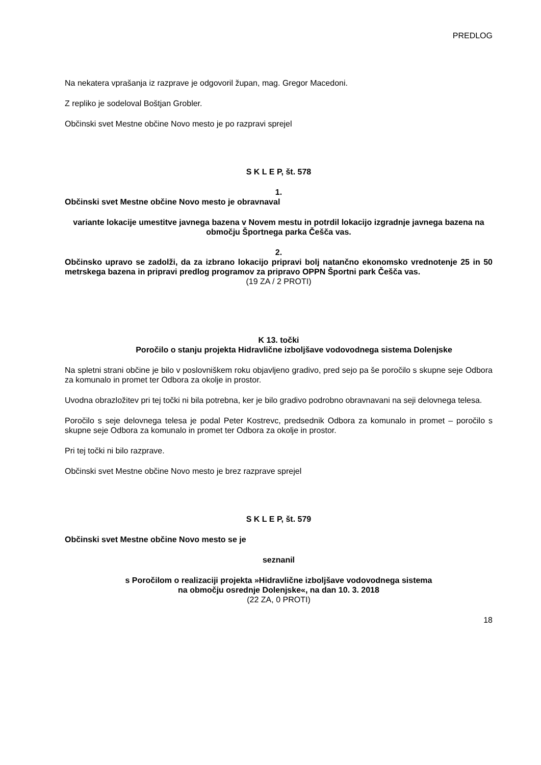PREDLOG
Na nekatera vprašanja iz razprave je odgovoril župan, mag. Gregor Macedoni.
Z repliko je sodeloval Boštjan Grobler.
Občinski svet Mestne občine Novo mesto je po razpravi sprejel
S K L E P, št. 578
1.
Občinski svet Mestne občine Novo mesto je obravnaval
variante lokacije umestitve javnega bazena v Novem mestu in potrdil lokacijo izgradnje javnega bazena na območju Športnega parka Češča vas.
2.
Občinsko upravo se zadolži, da za izbrano lokacijo pripravi bolj natančno ekonomsko vrednotenje 25 in 50 metrskega bazena in pripravi predlog programov za pripravo OPPN Športni park Češča vas.
(19 ZA / 2 PROTI)
K 13. točki
Poročilo o stanju projekta Hidravlične izboljšave vodovodnega sistema Dolenjske
Na spletni strani občine je bilo v poslovniškem roku objavljeno gradivo, pred sejo pa še poročilo s skupne seje Odbora za komunalo in promet ter Odbora za okolje in prostor.
Uvodna obrazložitev pri tej točki ni bila potrebna, ker je bilo gradivo podrobno obravnavani na seji delovnega telesa.
Poročilo s seje delovnega telesa je podal Peter Kostrevc, predsednik Odbora za komunalo in promet – poročilo s skupne seje Odbora za komunalo in promet ter Odbora za okolje in prostor.
Pri tej točki ni bilo razprave.
Občinski svet Mestne občine Novo mesto je brez razprave sprejel
S K L E P, št. 579
Občinski svet Mestne občine Novo mesto se je
seznanil
s Poročilom o realizaciji projekta »Hidravlične izboljšave vodovodnega sistema
na območju osrednje Dolenjske«, na dan 10. 3. 2018
(22 ZA, 0 PROTI)
18